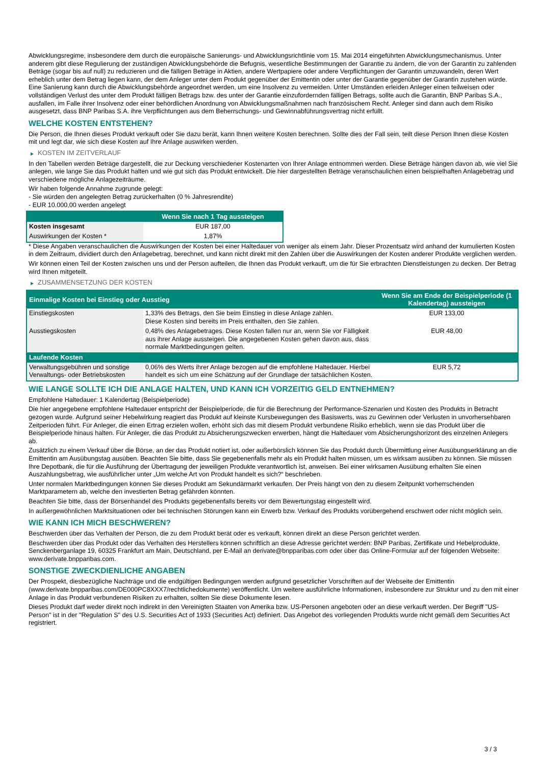Abwicklungsregime, insbesondere dem durch die europäische Sanierungs- und Abwicklungsrichtlinie vom 15. Mai 2014 eingeführten Abwicklungsmechanismus. Unter anderem gibt diese Regulierung der zuständigen Abwicklungsbehörde die Befugnis, wesentliche Bestimmungen der Garantie zu ändern, die von der Garantin zu zahlenden Beträge (sogar bis auf null) zu reduzieren und die fälligen Beträge in Aktien, andere Wertpapiere oder andere Verpflichtungen der Garantin umzuwandeln, deren Wert erheblich unter dem Betrag liegen kann, der dem Anleger unter dem Produkt gegenüber der Emittentin oder unter der Garantie gegenüber der Garantin zustehen würde. Eine Sanierung kann durch die Abwicklungsbehörde angeordnet werden, um eine Insolvenz zu vermeiden. Unter Umständen erleiden Anleger einen teilweisen oder vollständigen Verlust des unter dem Produkt fälligen Betrags bzw. des unter der Garantie einzufordernden fälligen Betrags, sollte auch die Garantin, BNP Paribas S.A., ausfallen, im Falle ihrer Insolvenz oder einer behördlichen Anordnung von Abwicklungsmaßnahmen nach französischem Recht. Anleger sind dann auch dem Risiko ausgesetzt, dass BNP Paribas S.A. ihre Verpflichtungen aus dem Beherrschungs- und Gewinnabführungsvertrag nicht erfüllt.
WELCHE KOSTEN ENTSTEHEN?
Die Person, die Ihnen dieses Produkt verkauft oder Sie dazu berät, kann Ihnen weitere Kosten berechnen. Sollte dies der Fall sein, teilt diese Person Ihnen diese Kosten mit und legt dar, wie sich diese Kosten auf Ihre Anlage auswirken werden.
▶ KOSTEN IM ZEITVERLAUF
In den Tabellen werden Beträge dargestellt, die zur Deckung verschiedener Kostenarten von Ihrer Anlage entnommen werden. Diese Beträge hängen davon ab, wie viel Sie anlegen, wie lange Sie das Produkt halten und wie gut sich das Produkt entwickelt. Die hier dargestellten Beträge veranschaulichen einen beispielhaften Anlagebetrag und verschiedene mögliche Anlagezeiträume.
Wir haben folgende Annahme zugrunde gelegt:
- Sie würden den angelegten Betrag zurückerhalten (0 % Jahresrendite)
- EUR 10.000,00 werden angelegt
| | Wenn Sie nach 1 Tag aussteigen |
| --- | --- |
| Kosten insgesamt | EUR 187,00 |
| Auswirkungen der Kosten * | 1,87% |
* Diese Angaben veranschaulichen die Auswirkungen der Kosten bei einer Haltedauer von weniger als einem Jahr. Dieser Prozentsatz wird anhand der kumulierten Kosten in dem Zeitraum, dividiert durch den Anlagebetrag, berechnet, und kann nicht direkt mit den Zahlen über die Auswirkungen der Kosten anderer Produkte verglichen werden.
Wir können einen Teil der Kosten zwischen uns und der Person aufteilen, die Ihnen das Produkt verkauft, um die für Sie erbrachten Dienstleistungen zu decken. Der Betrag wird Ihnen mitgeteilt.
▶ ZUSAMMENSETZUNG DER KOSTEN
| Einmalige Kosten bei Einstieg oder Ausstieg | | Wenn Sie am Ende der Beispielperiode (1 Kalendertag) aussteigen |
| --- | --- | --- |
| Einstiegskosten | 1,33% des Betrags, den Sie beim Einstieg in diese Anlage zahlen. Diese Kosten sind bereits im Preis enthalten, den Sie zahlen. | EUR 133,00 |
| Ausstiegskosten | 0,48% des Anlagebetrages. Diese Kosten fallen nur an, wenn Sie vor Fälligkeit aus ihrer Anlage aussteigen. Die angegebenen Kosten gehen davon aus, dass normale Marktbedingungen gelten. | EUR 48,00 |
| Laufende Kosten | | |
| Verwaltungsgebühren und sonstige Verwaltungs- oder Betriebskosten | 0,06% des Werts ihrer Anlage bezogen auf die empfohlene Haltedauer. Hierbei handelt es sich um eine Schätzung auf der Grundlage der tatsächlichen Kosten. | EUR 5,72 |
WIE LANGE SOLLTE ICH DIE ANLAGE HALTEN, UND KANN ICH VORZEITIG GELD ENTNEHMEN?
Empfohlene Haltedauer: 1 Kalendertag (Beispielperiode)
Die hier angegebene empfohlene Haltedauer entspricht der Beispielperiode, die für die Berechnung der Performance-Szenarien und Kosten des Produkts in Betracht gezogen wurde. Aufgrund seiner Hebelwirkung reagiert das Produkt auf kleinste Kursbewegungen des Basiswerts, was zu Gewinnen oder Verlusten in unvorhersehbaren Zeitperioden führt. Für Anleger, die einen Ertrag erzielen wollen, erhöht sich das mit diesem Produkt verbundene Risiko erheblich, wenn sie das Produkt über die Beispielperiode hinaus halten. Für Anleger, die das Produkt zu Absicherungszwecken erwerben, hängt die Haltedauer vom Absicherungshorizont des einzelnen Anlegers ab.
Zusätzlich zu einem Verkauf über die Börse, an der das Produkt notiert ist, oder außerbörslich können Sie das Produkt durch Übermittlung einer Ausübungserklärung an die Emittentin am Ausübungstag ausüben. Beachten Sie bitte, dass Sie gegebenenfalls mehr als ein Produkt halten müssen, um es wirksam ausüben zu können. Sie müssen Ihre Depotbank, die für die Ausführung der Übertragung der jeweiligen Produkte verantwortlich ist, anweisen. Bei einer wirksamen Ausübung erhalten Sie einen Auszahlungsbetrag, wie ausführlicher unter „Um welche Art von Produkt handelt es sich?“ beschrieben.
Unter normalen Marktbedingungen können Sie dieses Produkt am Sekundärmarkt verkaufen. Der Preis hängt von den zu diesem Zeitpunkt vorherrschenden Marktparametern ab, welche den investierten Betrag gefährden könnten.
Beachten Sie bitte, dass der Börsenhandel des Produkts gegebenenfalls bereits vor dem Bewertungstag eingestellt wird.
In außergewöhnlichen Marktsituationen oder bei technischen Störungen kann ein Erwerb bzw. Verkauf des Produkts vorübergehend erschwert oder nicht möglich sein.
WIE KANN ICH MICH BESCHWEREN?
Beschwerden über das Verhalten der Person, die zu dem Produkt berät oder es verkauft, können direkt an diese Person gerichtet werden.
Beschwerden über das Produkt oder das Verhalten des Herstellers können schriftlich an diese Adresse gerichtet werden: BNP Paribas, Zertifikate und Hebelprodukte, Senckenberganlage 19, 60325 Frankfurt am Main, Deutschland, per E-Mail an derivate@bnpparibas.com oder über das Online-Formular auf der folgenden Webseite: www.derivate.bnpparibas.com.
SONSTIGE ZWECKDIENLICHE ANGABEN
Der Prospekt, diesbezügliche Nachträge und die endgültigen Bedingungen werden aufgrund gesetzlicher Vorschriften auf der Webseite der Emittentin (www.derivate.bnpparibas.com/DE000PC8XXX7/rechtlichedokumente) veröffentlicht. Um weitere ausführliche Informationen, insbesondere zur Struktur und zu den mit einer Anlage in das Produkt verbundenen Risiken zu erhalten, sollten Sie diese Dokumente lesen.
Dieses Produkt darf weder direkt noch indirekt in den Vereinigten Staaten von Amerika bzw. US-Personen angeboten oder an diese verkauft werden. Der Begriff "US-Person" ist in der "Regulation S" des U.S. Securities Act of 1933 (Securities Act) definiert. Das Angebot des vorliegenden Produkts wurde nicht gemäß dem Securities Act registriert.
3 / 3